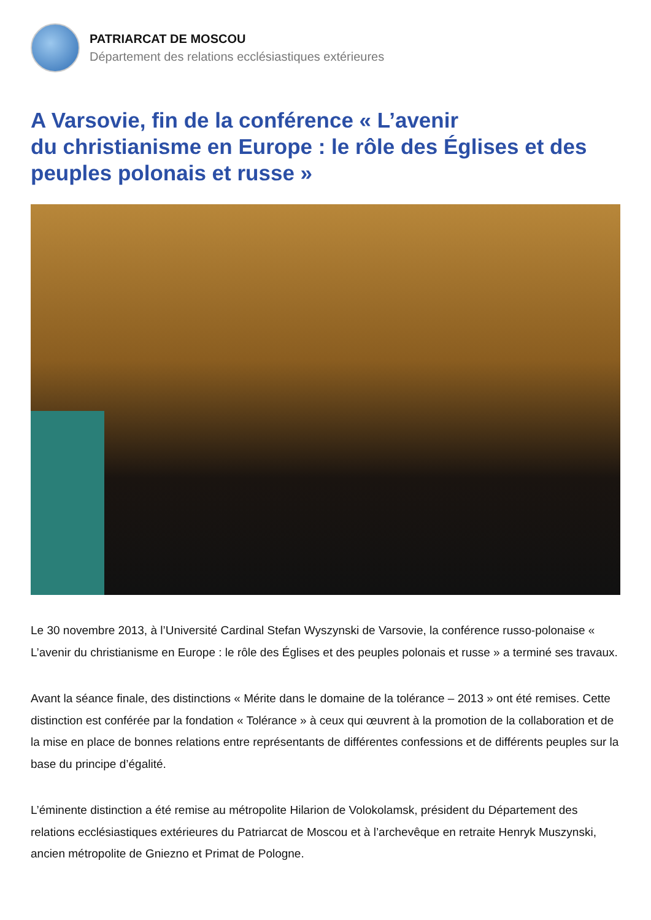PATRIARCAT DE MOSCOU
Département des relations ecclésiastiques extérieures
A Varsovie, fin de la conférence « L’avenir
du christianisme en Europe : le rôle des Églises et des peuples polonais et russe »
Le 30 novembre 2013, à l’Université Cardinal Stefan Wyszynski de Varsovie, la conférence russo-polonaise « L’avenir du christianisme en Europe : le rôle des Églises et des peuples polonais et russe » a terminé ses travaux.
Avant la séance finale, des distinctions « Mérite dans le domaine de la tolérance – 2013 » ont été remises. Cette distinction est conférée par la fondation « Tolérance » à ceux qui œuvrent à la promotion de la collaboration et de la mise en place de bonnes relations entre représentants de différentes confessions et de différents peuples sur la base du principe d’égalité.
L’éminente distinction a été remise au métropolite Hilarion de Volokolamsk, président du Département des relations ecclésiastiques extérieures du Patriarcat de Moscou et à l’archevêque en retraite Henryk Muszynski, ancien métropolite de Gniezno et Primat de Pologne.